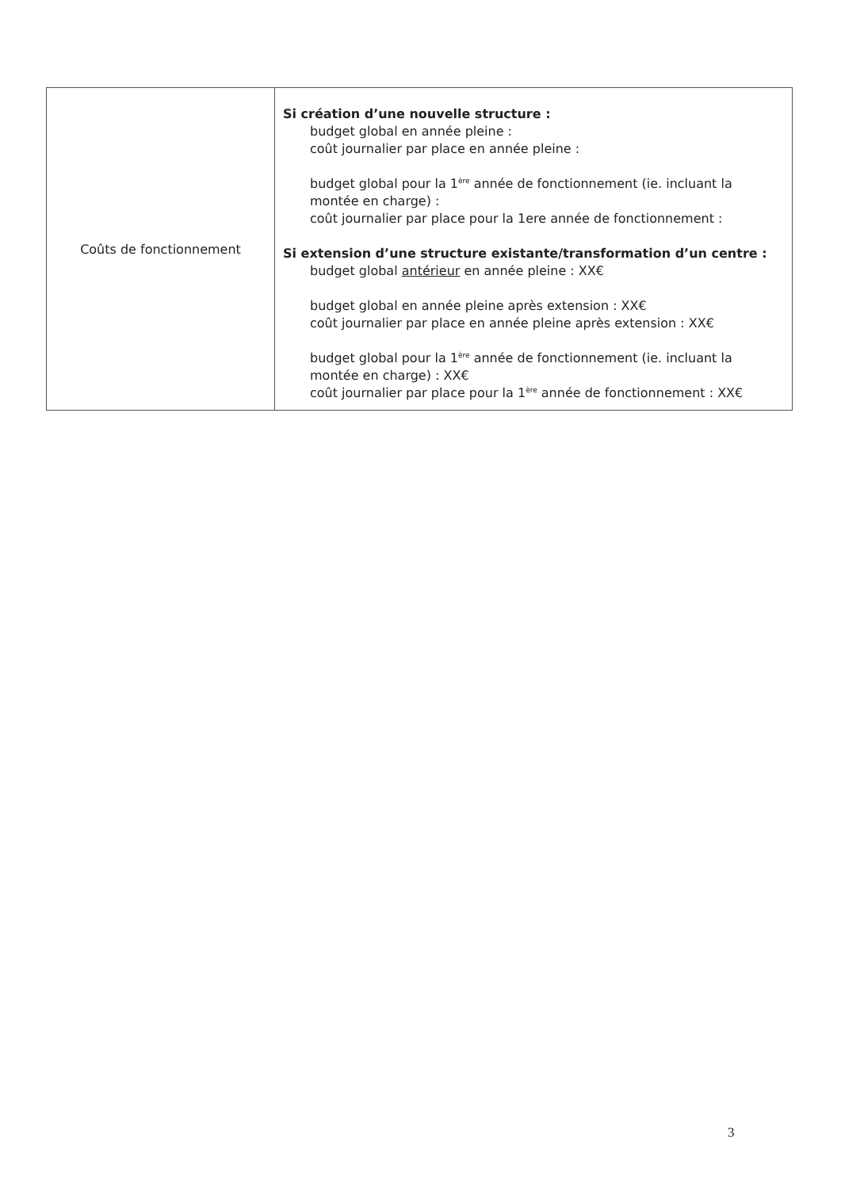| Coûts de fonctionnement | Si création d’une nouvelle structure : budget global en année pleine : coût journalier par place en année pleine : budget global pour la 1<sup>ère</sup> année de fonctionnement (ie. incluant la montée en charge) : coût journalier par place pour la 1ere année de fonctionnement : Si extension d’une structure existante/transformation d’un centre : budget global antérieur en année pleine : XX€ budget global en année pleine après extension : XX€ coût journalier par place en année pleine après extension : XX€ budget global pour la 1<sup>ère</sup> année de fonctionnement (ie. incluant la montée en charge) : XX€ coût journalier par place pour la 1<sup>ère</sup> année de fonctionnement : XX€ |
3